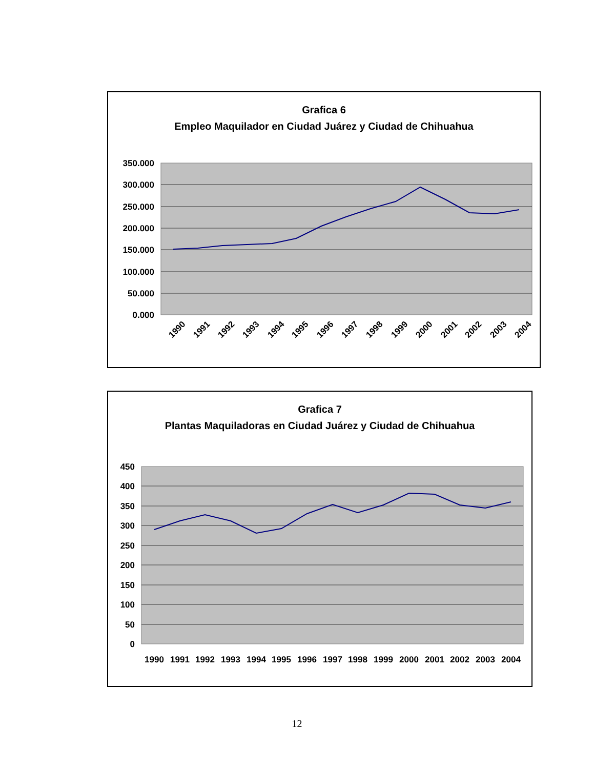Grafica 6
Empleo Maquilador en Ciudad Juárez y Ciudad de Chihuahua
350.000
300.000
250.000
200.000
150.000
100.000
50.000
0.000
1990
1991
1992
1993
1994
1995
1996
1997
1998
1999
2000
2001
2002
2003
2004
Grafica 7
Plantas Maquiladoras en Ciudad Juárez y Ciudad de Chihuahua
450
400
350
300
250
200
150
100
50
0
1990
1991
1992
1993
1994
1995
1996
1997
1998
1999
2000
2001
2002
2003
2004
12